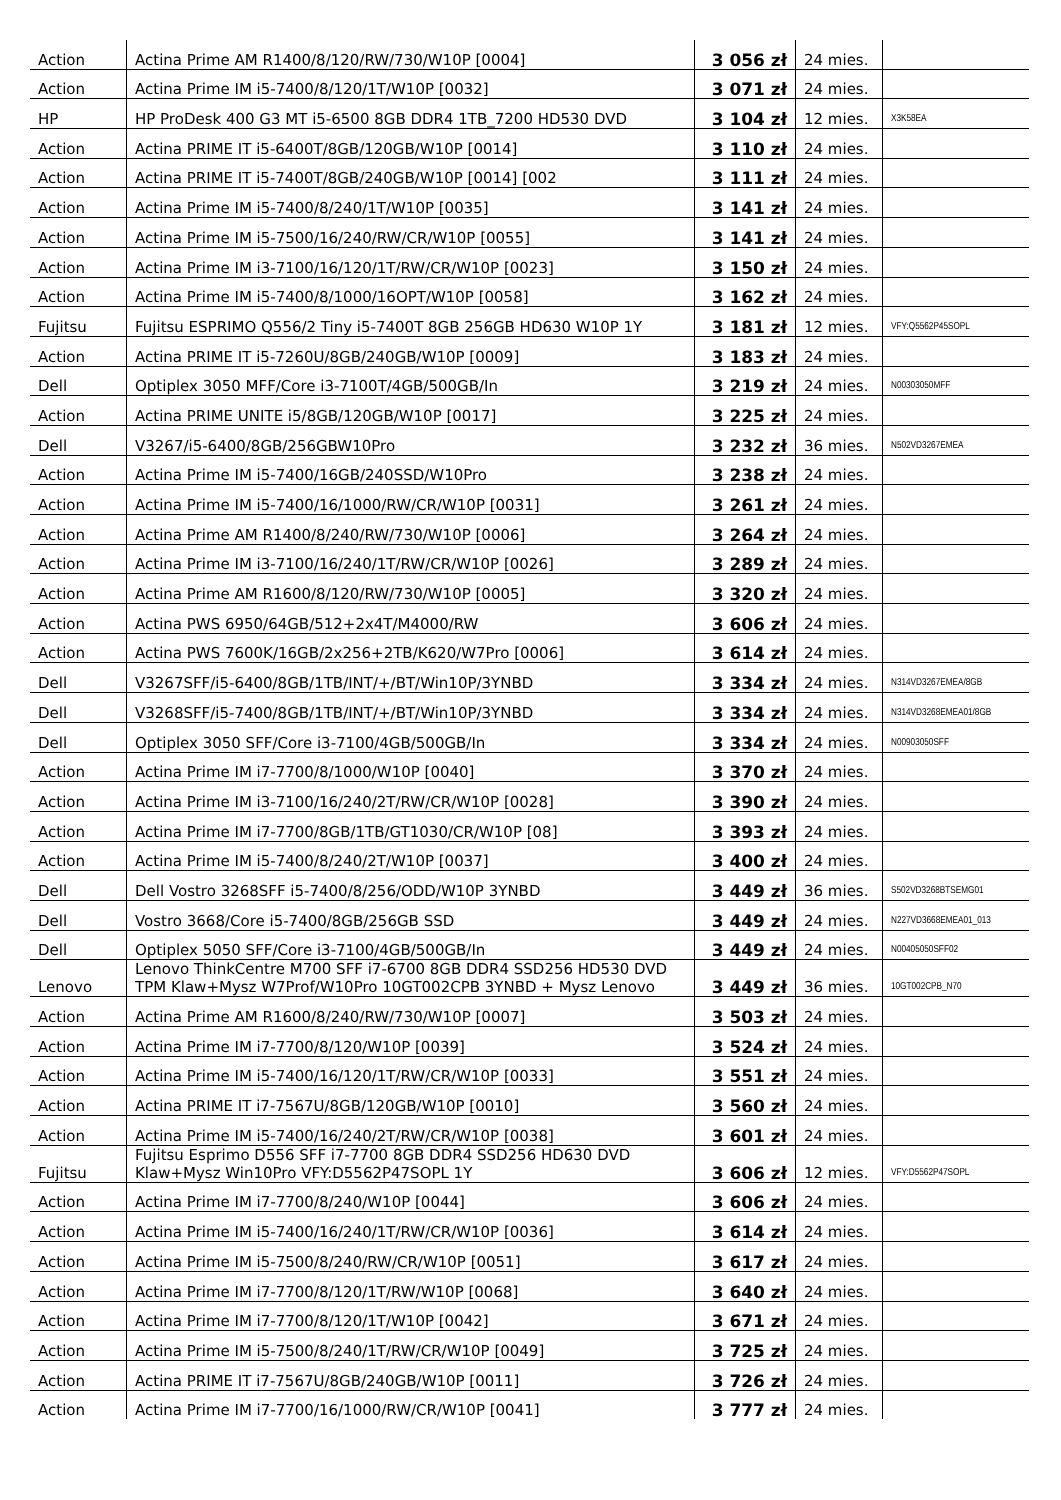| Action | Actina Prime AM R1400/8/120/RW/730/W10P [0004] | 3 056 zł | 24 mies. | |
| Action | Actina Prime IM i5-7400/8/120/1T/W10P [0032] | 3 071 zł | 24 mies. | |
| HP | HP ProDesk 400 G3 MT i5-6500 8GB DDR4 1TB_7200 HD530 DVD | 3 104 zł | 12 mies. | X3K58EA |
| Action | Actina PRIME IT i5-6400T/8GB/120GB/W10P [0014] | 3 110 zł | 24 mies. | |
| Action | Actina PRIME IT i5-7400T/8GB/240GB/W10P [0014] [002 | 3 111 zł | 24 mies. | |
| Action | Actina Prime IM i5-7400/8/240/1T/W10P [0035] | 3 141 zł | 24 mies. | |
| Action | Actina Prime IM i5-7500/16/240/RW/CR/W10P [0055] | 3 141 zł | 24 mies. | |
| Action | Actina Prime IM i3-7100/16/120/1T/RW/CR/W10P [0023] | 3 150 zł | 24 mies. | |
| Action | Actina Prime IM i5-7400/8/1000/16OPT/W10P [0058] | 3 162 zł | 24 mies. | |
| Fujitsu | Fujitsu ESPRIMO Q556/2 Tiny i5-7400T 8GB 256GB HD630 W10P 1Y | 3 181 zł | 12 mies. | VFY:Q5562P45SOPL |
| Action | Actina PRIME IT i5-7260U/8GB/240GB/W10P [0009] | 3 183 zł | 24 mies. | |
| Dell | Optiplex 3050 MFF/Core i3-7100T/4GB/500GB/In | 3 219 zł | 24 mies. | N00303050MFF |
| Action | Actina PRIME UNITE i5/8GB/120GB/W10P [0017] | 3 225 zł | 24 mies. | |
| Dell | V3267/i5-6400/8GB/256GBW10Pro | 3 232 zł | 36 mies. | N502VD3267EMEA |
| Action | Actina Prime IM i5-7400/16GB/240SSD/W10Pro | 3 238 zł | 24 mies. | |
| Action | Actina Prime IM i5-7400/16/1000/RW/CR/W10P [0031] | 3 261 zł | 24 mies. | |
| Action | Actina Prime AM R1400/8/240/RW/730/W10P [0006] | 3 264 zł | 24 mies. | |
| Action | Actina Prime IM i3-7100/16/240/1T/RW/CR/W10P [0026] | 3 289 zł | 24 mies. | |
| Action | Actina Prime AM R1600/8/120/RW/730/W10P [0005] | 3 320 zł | 24 mies. | |
| Action | Actina PWS 6950/64GB/512+2x4T/M4000/RW | 3 606 zł | 24 mies. | |
| Action | Actina PWS 7600K/16GB/2x256+2TB/K620/W7Pro [0006] | 3 614 zł | 24 mies. | |
| Dell | V3267SFF/i5-6400/8GB/1TB/INT/+/BT/Win10P/3YNBD | 3 334 zł | 24 mies. | N314VD3267EMEA/8GB |
| Dell | V3268SFF/i5-7400/8GB/1TB/INT/+/BT/Win10P/3YNBD | 3 334 zł | 24 mies. | N314VD3268EMEA01/8GB |
| Dell | Optiplex 3050 SFF/Core i3-7100/4GB/500GB/In | 3 334 zł | 24 mies. | N00903050SFF |
| Action | Actina Prime IM i7-7700/8/1000/W10P [0040] | 3 370 zł | 24 mies. | |
| Action | Actina Prime IM i3-7100/16/240/2T/RW/CR/W10P [0028] | 3 390 zł | 24 mies. | |
| Action | Actina Prime IM i7-7700/8GB/1TB/GT1030/CR/W10P [08] | 3 393 zł | 24 mies. | |
| Action | Actina Prime IM i5-7400/8/240/2T/W10P [0037] | 3 400 zł | 24 mies. | |
| Dell | Dell Vostro 3268SFF i5-7400/8/256/ODD/W10P 3YNBD | 3 449 zł | 36 mies. | S502VD3268BTSEMG01 |
| Dell | Vostro 3668/Core i5-7400/8GB/256GB SSD | 3 449 zł | 24 mies. | N227VD3668EMEA01_013 |
| Dell | Optiplex 5050 SFF/Core i3-7100/4GB/500GB/In | 3 449 zł | 24 mies. | N00405050SFF02 |
| Lenovo | Lenovo ThinkCentre M700 SFF i7-6700 8GB DDR4 SSD256 HD530 DVD TPM Klaw+Mysz W7Prof/W10Pro 10GT002CPB 3YNBD + Mysz Lenovo | 3 449 zł | 36 mies. | 10GT002CPB_N70 |
| Action | Actina Prime AM R1600/8/240/RW/730/W10P [0007] | 3 503 zł | 24 mies. | |
| Action | Actina Prime IM i7-7700/8/120/W10P [0039] | 3 524 zł | 24 mies. | |
| Action | Actina Prime IM i5-7400/16/120/1T/RW/CR/W10P [0033] | 3 551 zł | 24 mies. | |
| Action | Actina PRIME IT i7-7567U/8GB/120GB/W10P [0010] | 3 560 zł | 24 mies. | |
| Action | Actina Prime IM i5-7400/16/240/2T/RW/CR/W10P [0038] | 3 601 zł | 24 mies. | |
| Fujitsu | Fujitsu Esprimo D556 SFF i7-7700 8GB DDR4 SSD256 HD630 DVD Klaw+Mysz Win10Pro VFY:D5562P47SOPL 1Y | 3 606 zł | 12 mies. | VFY:D5562P47SOPL |
| Action | Actina Prime IM i7-7700/8/240/W10P [0044] | 3 606 zł | 24 mies. | |
| Action | Actina Prime IM i5-7400/16/240/1T/RW/CR/W10P [0036] | 3 614 zł | 24 mies. | |
| Action | Actina Prime IM i5-7500/8/240/RW/CR/W10P [0051] | 3 617 zł | 24 mies. | |
| Action | Actina Prime IM i7-7700/8/120/1T/RW/W10P [0068] | 3 640 zł | 24 mies. | |
| Action | Actina Prime IM i7-7700/8/120/1T/W10P [0042] | 3 671 zł | 24 mies. | |
| Action | Actina Prime IM i5-7500/8/240/1T/RW/CR/W10P [0049] | 3 725 zł | 24 mies. | |
| Action | Actina PRIME IT i7-7567U/8GB/240GB/W10P [0011] | 3 726 zł | 24 mies. | |
| Action | Actina Prime IM i7-7700/16/1000/RW/CR/W10P [0041] | 3 777 zł | 24 mies. | |